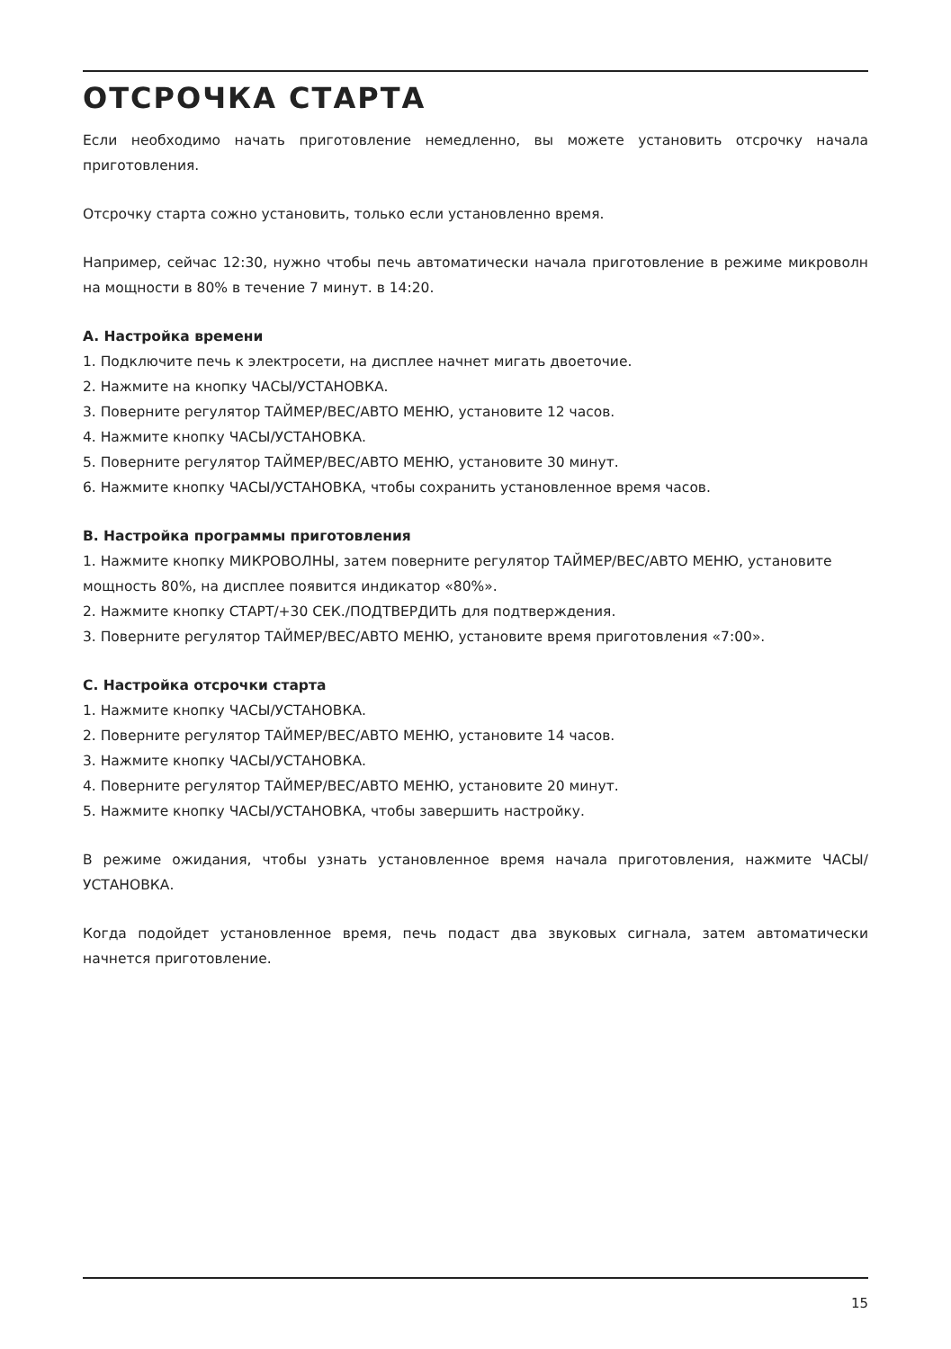ОТСРОЧКА СТАРТА
Если необходимо начать приготовление немедленно, вы можете установить отсрочку начала приготовления.
Отсрочку старта сожно установить, только если установленно время.
Например, сейчас 12:30, нужно чтобы печь автоматически начала приготовление в режиме микроволн на мощности в 80% в течение 7 минут. в 14:20.
A. Настройка времени
1. Подключите печь к электросети, на дисплее начнет мигать двоеточие.
2. Нажмите на кнопку ЧАСЫ/УСТАНОВКА.
3. Поверните регулятор ТАЙМЕР/ВЕС/АВТО МЕНЮ, установите 12 часов.
4. Нажмите кнопку ЧАСЫ/УСТАНОВКА.
5. Поверните регулятор ТАЙМЕР/ВЕС/АВТО МЕНЮ, установите 30 минут.
6. Нажмите кнопку ЧАСЫ/УСТАНОВКА, чтобы сохранить установленное время часов.
B. Настройка программы приготовления
1. Нажмите кнопку МИКРОВОЛНЫ, затем поверните регулятор ТАЙМЕР/ВЕС/АВТО МЕНЮ, установите мощность 80%, на дисплее появится индикатор «80%».
2. Нажмите кнопку СТАРТ/+30 СЕК./ПОДТВЕРДИТЬ для подтверждения.
3. Поверните регулятор ТАЙМЕР/ВЕС/АВТО МЕНЮ, установите время приготовления «7:00».
C. Настройка отсрочки старта
1. Нажмите кнопку ЧАСЫ/УСТАНОВКА.
2. Поверните регулятор ТАЙМЕР/ВЕС/АВТО МЕНЮ, установите 14 часов.
3. Нажмите кнопку ЧАСЫ/УСТАНОВКА.
4. Поверните регулятор ТАЙМЕР/ВЕС/АВТО МЕНЮ, установите 20 минут.
5. Нажмите кнопку ЧАСЫ/УСТАНОВКА, чтобы завершить настройку.
В режиме ожидания, чтобы узнать установленное время начала приготовления, нажмите ЧАСЫ/ УСТАНОВКА.
Когда подойдет установленное время, печь подаст два звуковых сигнала, затем автоматически начнется приготовление.
15